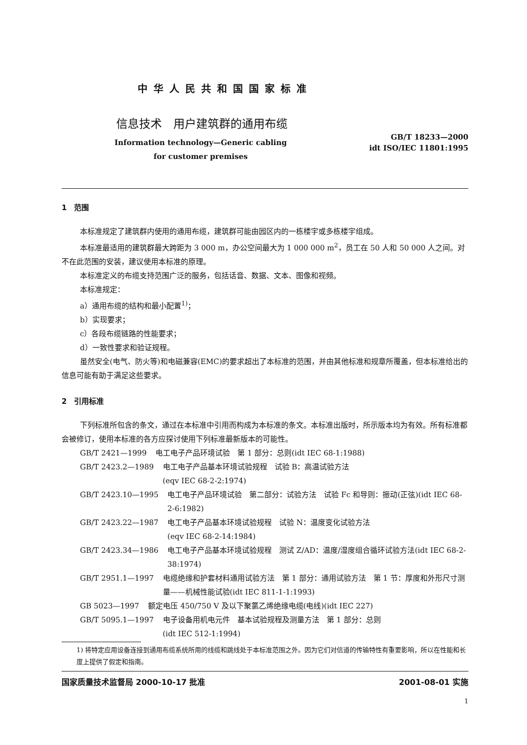中华人民共和国国家标准
信息技术　用户建筑群的通用布缆
Information technology—Generic cabling
for customer premises
GB/T 18233—2000
idt ISO/IEC 11801:1995
1　范围
本标准规定了建筑群内使用的通用布缆，建筑群可能由园区内的一栋楼宇或多栋楼宇组成。
本标准最适用的建筑群最大跨距为 3 000 m，办公空间最大为 1 000 000 m<sup>2</sup>，员工在 50 人和 50 000 人之间。对不在此范围的安装，建议使用本标准的原理。
本标准定义的布缆支持范围广泛的服务，包括话音、数据、文本、图像和视频。
本标准规定：
a）通用布缆的结构和最小配置<sup>1)</sup>；
b）实现要求；
c）各段布缆链路的性能要求；
d）一致性要求和验证规程。
虽然安全(电气、防火等)和电磁兼容(EMC)的要求超出了本标准的范围，并由其他标准和规章所覆盖，但本标准给出的信息可能有助于满足这些要求。
2　引用标准
下列标准所包含的条文，通过在本标准中引用而构成为本标准的条文。本标准出版时，所示版本均为有效。所有标准都会被修订，使用本标准的各方应探讨使用下列标准最新版本的可能性。
GB/T 2421—1999 电工电子产品环境试验　第 1 部分：总则(idt IEC 68-1:1988)
GB/T 2423.2—1989 电工电子产品基本环境试验规程　试验 B：高温试验方法
(eqv IEC 68-2-2:1974)
GB/T 2423.10—1995 电工电子产品环境试验　第二部分：试验方法　试验 Fc 和导则：振动(正弦)(idt IEC 68-2-6:1982)
GB/T 2423.22—1987 电工电子产品基本环境试验规程　试验 N：温度变化试验方法
(eqv IEC 68-2-14:1984)
GB/T 2423.34—1986 电工电子产品基本环境试验规程　测试 Z/AD：温度/湿度组合循环试验方法(idt IEC 68-2-38:1974)
GB/T 2951.1—1997 电缆绝缘和护套材料通用试验方法　第 1 部分：通用试验方法　第 1 节：厚度和外形尺寸测量——机械性能试验(idt IEC 811-1-1:1993)
GB 5023—1997 额定电压 450/750 V 及以下聚氯乙烯绝缘电缆(电线)(idt IEC 227)
GB/T 5095.1—1997 电子设备用机电元件　基本试验规程及测量方法　第 1 部分：总则
(idt IEC 512-1:1994)
1) 将特定应用设备连接到通用布缆系统所用的线缆和跳线处于本标准范围之外。因为它们对信道的传输特性有重要影响，所以在性能和长度上提供了假定和指南。
国家质量技术监督局 2000-10-17 批准 2001-08-01 实施
1